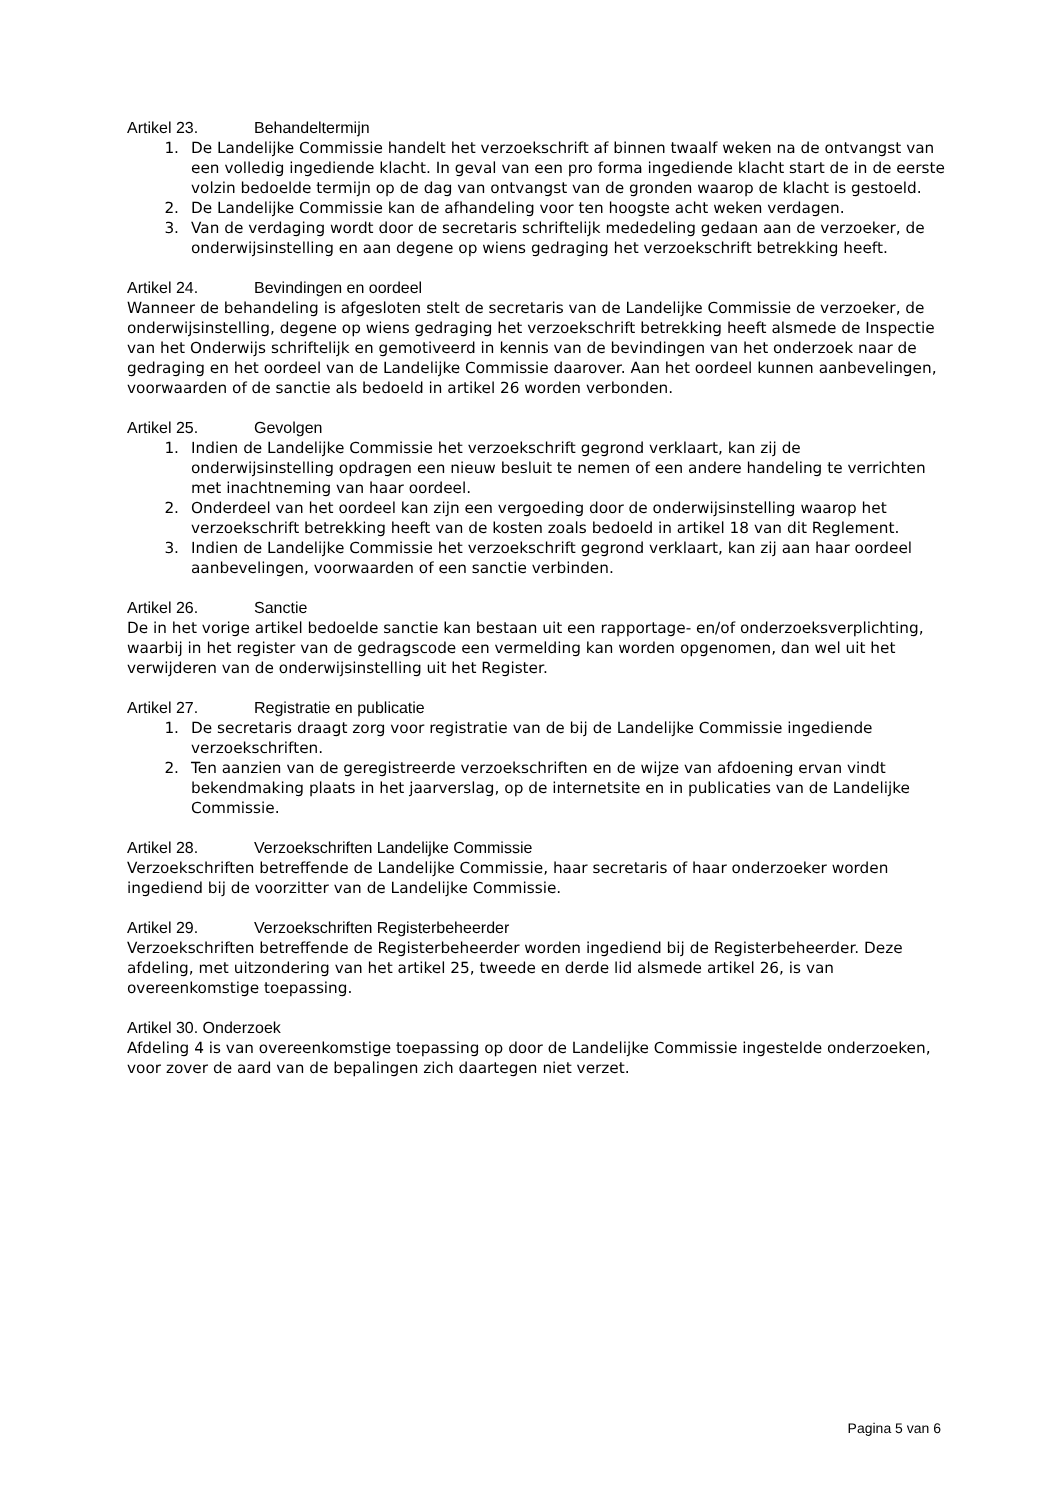Artikel 23. Behandeltermijn
1. De Landelijke Commissie handelt het verzoekschrift af binnen twaalf weken na de ontvangst van een volledig ingediende klacht. In geval van een pro forma ingediende klacht start de in de eerste volzin bedoelde termijn op de dag van ontvangst van de gronden waarop de klacht is gestoeld.
2. De Landelijke Commissie kan de afhandeling voor ten hoogste acht weken verdagen.
3. Van de verdaging wordt door de secretaris schriftelijk mededeling gedaan aan de verzoeker, de onderwijsinstelling en aan degene op wiens gedraging het verzoekschrift betrekking heeft.
Artikel 24. Bevindingen en oordeel
Wanneer de behandeling is afgesloten stelt de secretaris van de Landelijke Commissie de verzoeker, de onderwijsinstelling, degene op wiens gedraging het verzoekschrift betrekking heeft alsmede de Inspectie van het Onderwijs schriftelijk en gemotiveerd in kennis van de bevindingen van het onderzoek naar de gedraging en het oordeel van de Landelijke Commissie daarover. Aan het oordeel kunnen aanbevelingen, voorwaarden of de sanctie als bedoeld in artikel 26 worden verbonden.
Artikel 25. Gevolgen
1. Indien de Landelijke Commissie het verzoekschrift gegrond verklaart, kan zij de onderwijsinstelling opdragen een nieuw besluit te nemen of een andere handeling te verrichten met inachtneming van haar oordeel.
2. Onderdeel van het oordeel kan zijn een vergoeding door de onderwijsinstelling waarop het verzoekschrift betrekking heeft van de kosten zoals bedoeld in artikel 18 van dit Reglement.
3. Indien de Landelijke Commissie het verzoekschrift gegrond verklaart, kan zij aan haar oordeel aanbevelingen, voorwaarden of een sanctie verbinden.
Artikel 26. Sanctie
De in het vorige artikel bedoelde sanctie kan bestaan uit een rapportage- en/of onderzoeksverplichting, waarbij in het register van de gedragscode een vermelding kan worden opgenomen, dan wel uit het verwijderen van de onderwijsinstelling uit het Register.
Artikel 27. Registratie en publicatie
1. De secretaris draagt zorg voor registratie van de bij de Landelijke Commissie ingediende verzoekschriften.
2. Ten aanzien van de geregistreerde verzoekschriften en de wijze van afdoening ervan vindt bekendmaking plaats in het jaarverslag, op de internetsite en in publicaties van de Landelijke Commissie.
Artikel 28. Verzoekschriften Landelijke Commissie
Verzoekschriften betreffende de Landelijke Commissie, haar secretaris of haar onderzoeker worden ingediend bij de voorzitter van de Landelijke Commissie.
Artikel 29. Verzoekschriften Registerbeheerder
Verzoekschriften betreffende de Registerbeheerder worden ingediend bij de Registerbeheerder. Deze afdeling, met uitzondering van het artikel 25, tweede en derde lid alsmede artikel 26, is van overeenkomstige toepassing.
Artikel 30. Onderzoek
Afdeling 4 is van overeenkomstige toepassing op door de Landelijke Commissie ingestelde onderzoeken, voor zover de aard van de bepalingen zich daartegen niet verzet.
Pagina 5 van 6